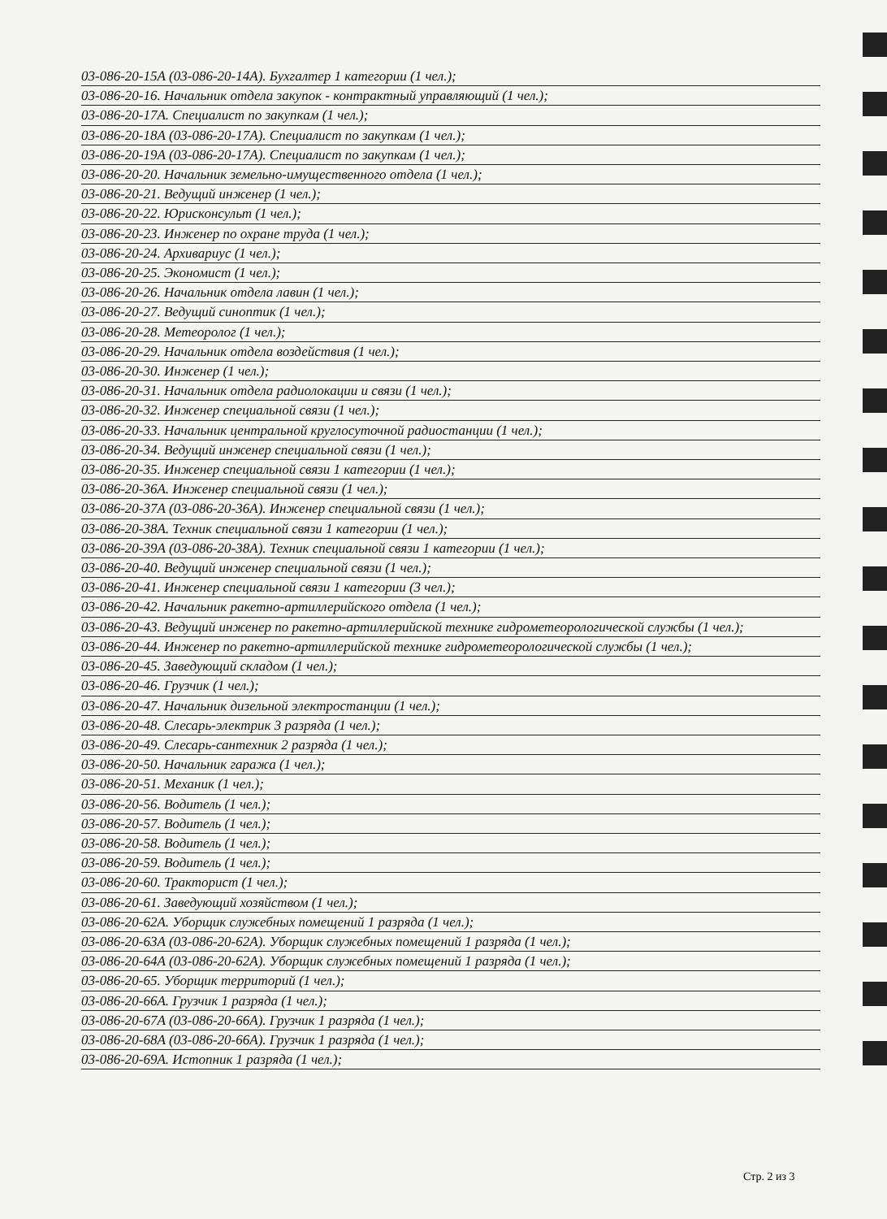03-086-20-15А (03-086-20-14А). Бухгалтер 1 категории (1 чел.);
03-086-20-16. Начальник отдела закупок - контрактный управляющий (1 чел.);
03-086-20-17А. Специалист по закупкам (1 чел.);
03-086-20-18А (03-086-20-17А). Специалист по закупкам (1 чел.);
03-086-20-19А (03-086-20-17А). Специалист по закупкам (1 чел.);
03-086-20-20. Начальник земельно-имущественного отдела (1 чел.);
03-086-20-21. Ведущий инженер (1 чел.);
03-086-20-22. Юрисконсульт (1 чел.);
03-086-20-23. Инженер по охране труда (1 чел.);
03-086-20-24. Архивариус (1 чел.);
03-086-20-25. Экономист (1 чел.);
03-086-20-26. Начальник отдела лавин (1 чел.);
03-086-20-27. Ведущий синоптик (1 чел.);
03-086-20-28. Метеоролог (1 чел.);
03-086-20-29. Начальник отдела воздействия (1 чел.);
03-086-20-30. Инженер (1 чел.);
03-086-20-31. Начальник отдела радиолокации и связи (1 чел.);
03-086-20-32. Инженер специальной связи (1 чел.);
03-086-20-33. Начальник центральной круглосуточной радиостанции (1 чел.);
03-086-20-34. Ведущий инженер специальной связи (1 чел.);
03-086-20-35. Инженер специальной связи 1 категории (1 чел.);
03-086-20-36А. Инженер специальной связи (1 чел.);
03-086-20-37А (03-086-20-36А). Инженер специальной связи (1 чел.);
03-086-20-38А. Техник специальной связи 1 категории (1 чел.);
03-086-20-39А (03-086-20-38А). Техник специальной связи 1 категории (1 чел.);
03-086-20-40. Ведущий инженер специальной связи (1 чел.);
03-086-20-41. Инженер специальной связи 1 категории (3 чел.);
03-086-20-42. Начальник ракетно-артиллерийского отдела (1 чел.);
03-086-20-43. Ведущий инженер по ракетно-артиллерийской технике гидрометеорологической службы (1 чел.);
03-086-20-44. Инженер по ракетно-артиллерийской технике гидрометеорологической службы (1 чел.);
03-086-20-45. Заведующий складом (1 чел.);
03-086-20-46. Грузчик (1 чел.);
03-086-20-47. Начальник дизельной электростанции (1 чел.);
03-086-20-48. Слесарь-электрик 3 разряда (1 чел.);
03-086-20-49. Слесарь-сантехник 2 разряда (1 чел.);
03-086-20-50. Начальник гаража (1 чел.);
03-086-20-51. Механик (1 чел.);
03-086-20-56. Водитель (1 чел.);
03-086-20-57. Водитель (1 чел.);
03-086-20-58. Водитель (1 чел.);
03-086-20-59. Водитель (1 чел.);
03-086-20-60. Тракторист (1 чел.);
03-086-20-61. Заведующий хозяйством (1 чел.);
03-086-20-62А. Уборщик служебных помещений 1 разряда (1 чел.);
03-086-20-63А (03-086-20-62А). Уборщик служебных помещений 1 разряда (1 чел.);
03-086-20-64А (03-086-20-62А). Уборщик служебных помещений 1 разряда (1 чел.);
03-086-20-65. Уборщик территорий (1 чел.);
03-086-20-66А. Грузчик 1 разряда (1 чел.);
03-086-20-67А (03-086-20-66А). Грузчик 1 разряда (1 чел.);
03-086-20-68А (03-086-20-66А). Грузчик 1 разряда (1 чел.);
03-086-20-69А. Истопник 1 разряда (1 чел.);
Стр. 2 из 3